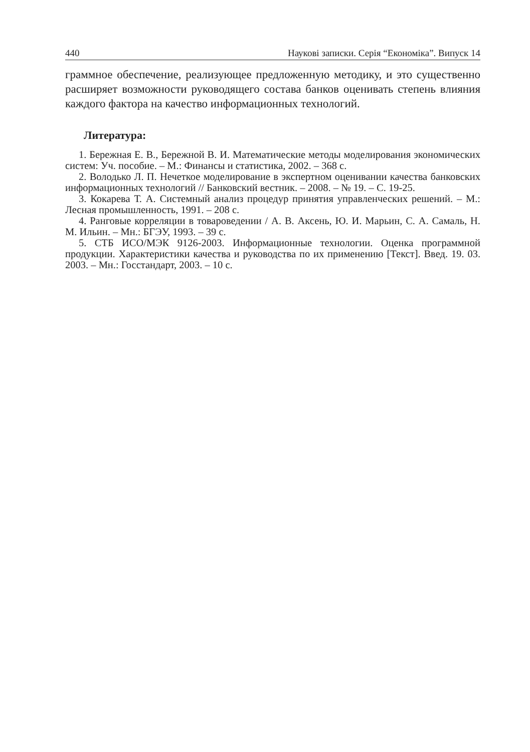440 Наукові записки. Серія “Економіка”. Випуск 14
граммное обеспечение, реализующее предложенную методику, и это существенно расширяет возможности руководящего состава банков оценивать степень влияния каждого фактора на качество информационных технологий.
Литература:
1. Бережная Е. В., Бережной В. И. Математические методы моделирования экономических систем: Уч. пособие. – М.: Финансы и статистика, 2002. – 368 с.
2. Володько Л. П. Нечеткое моделирование в экспертном оценивании качества банковских информационных технологий // Банковский вестник. – 2008. – № 19. – С. 19-25.
3. Кокарева Т. А. Системный анализ процедур принятия управленческих решений. – М.: Лесная промышленность, 1991. – 208 с.
4. Ранговые корреляции в товароведении / А. В. Аксень, Ю. И. Марьин, С. А. Самаль, Н. М. Ильин. – Мн.: БГЭУ, 1993. – 39 с.
5. СТБ ИСО/МЭК 9126-2003. Информационные технологии. Оценка программной продукции. Характеристики качества и руководства по их применению [Текст]. Введ. 19. 03. 2003. – Мн.: Госстандарт, 2003. – 10 с.